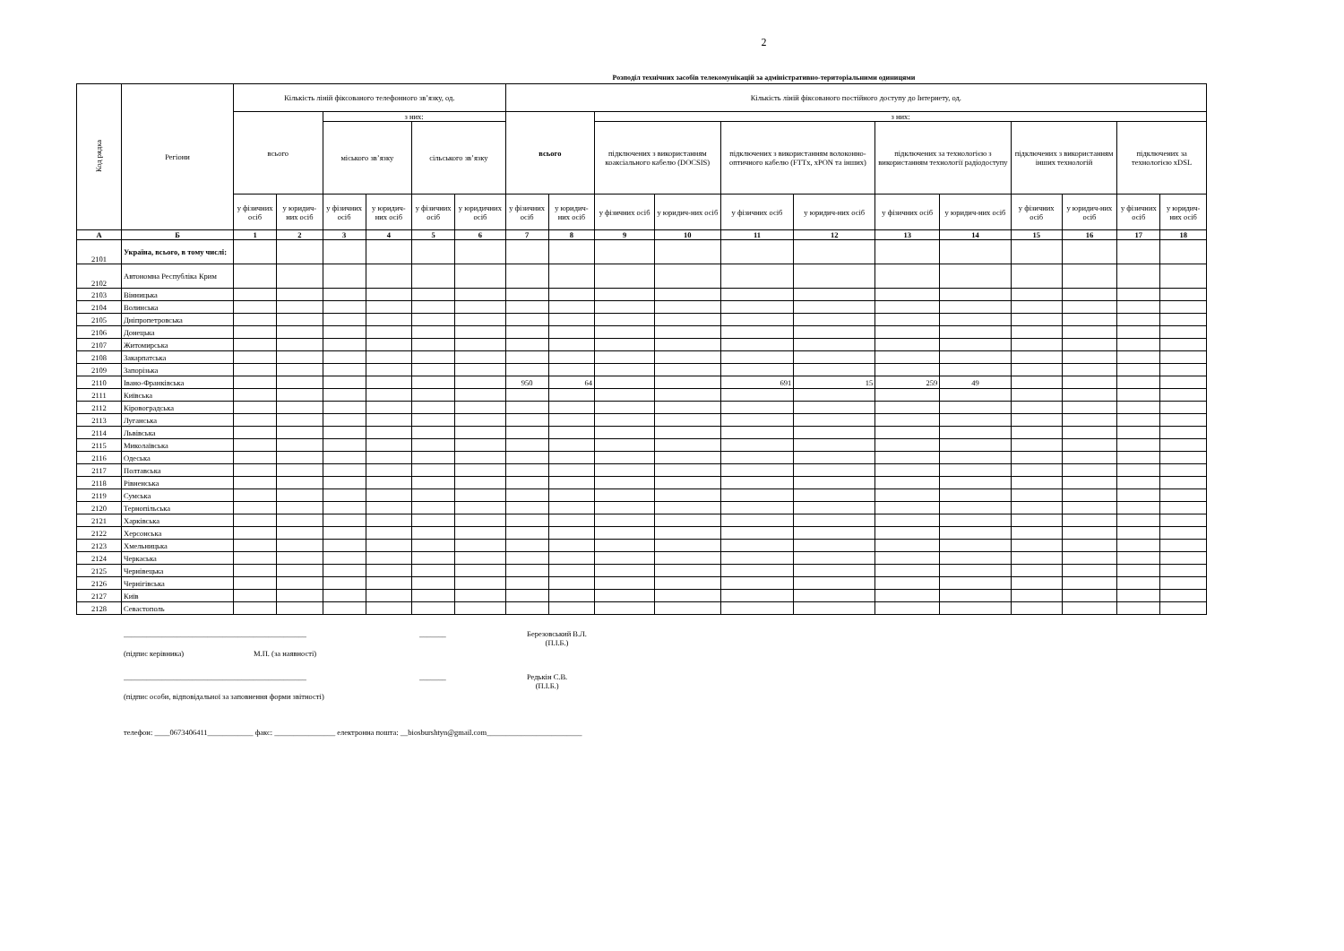2
Розподіл технічних засобів телекомунікацій за адміністративно-територіальними одиницями
| Код рядка | Регіони | Кількість ліній фіксованого телефонного зв’язку, од. | | | | | | Кількість ліній фіксованого постійного доступу до Інтернету, од. | | | | | | | | | | | |
| --- | --- | --- | --- | --- | --- | --- | --- | --- | --- | --- | --- | --- | --- | --- | --- | --- | --- | --- | --- |
| | | всього | | з них: | | | | всього | | з них: | | | | | | | | | |
| | | | | міського зв’язку | | сільського зв’язку | | | | підключених з використанням коаксіального кабелю (DOCSIS) | | підключених з використанням волоконно-оптичного кабелю (FTTx, xPON та інших) | | підключених за технологією з використанням технології радіодоступу | | підключених з використанням інших технологій | | підключених за технологією xDSL | |
| | | у фізичних осіб | у юридич-них осіб | у фізичних осіб | у юридич-них осіб | у фізичних осіб | у юридичних осіб | у фізичних осіб | у юридич-них осіб | у фізичних осіб | у юридич-них осіб | у фізичних осіб | у юридич-них осіб | у фізичних осіб | у юридич-них осіб | у фізичних осіб | у юридич-них осіб | у фізичних осіб | у юридич-них осіб |
| А | Б | 1 | 2 | 3 | 4 | 5 | 6 | 7 | 8 | 9 | 10 | 11 | 12 | 13 | 14 | 15 | 16 | 17 | 18 |
| 2101 | Україна, всього, в тому числі: | | | | | | | | | | | | | | | | | | |
| 2102 | Автономна Республіка Крим | | | | | | | | | | | | | | | | | | |
| 2103 | Вінницька | | | | | | | | | | | | | | | | | | |
| 2104 | Волинська | | | | | | | | | | | | | | | | | | |
| 2105 | Дніпропетровська | | | | | | | | | | | | | | | | | | |
| 2106 | Донецька | | | | | | | | | | | | | | | | | | |
| 2107 | Житомирська | | | | | | | | | | | | | | | | | | |
| 2108 | Закарпатська | | | | | | | | | | | | | | | | | | |
| 2109 | Запорізька | | | | | | | | | | | | | | | | | | |
| 2110 | Івано-Франківська | | | | | | | 950 | 64 | | | 691 | 15 | 259 | 49 | | | | |
| 2111 | Київська | | | | | | | | | | | | | | | | | | |
| 2112 | Кіровоградська | | | | | | | | | | | | | | | | | | |
| 2113 | Луганська | | | | | | | | | | | | | | | | | | |
| 2114 | Львівська | | | | | | | | | | | | | | | | | | |
| 2115 | Миколаївська | | | | | | | | | | | | | | | | | | |
| 2116 | Одеська | | | | | | | | | | | | | | | | | | |
| 2117 | Полтавська | | | | | | | | | | | | | | | | | | |
| 2118 | Рівненська | | | | | | | | | | | | | | | | | | |
| 2119 | Сумська | | | | | | | | | | | | | | | | | | |
| 2120 | Тернопільська | | | | | | | | | | | | | | | | | | |
| 2121 | Харківська | | | | | | | | | | | | | | | | | | |
| 2122 | Херсонська | | | | | | | | | | | | | | | | | | |
| 2123 | Хмельницька | | | | | | | | | | | | | | | | | | |
| 2124 | Черкаська | | | | | | | | | | | | | | | | | | |
| 2125 | Чернівецька | | | | | | | | | | | | | | | | | | |
| 2126 | Чернігівська | | | | | | | | | | | | | | | | | | |
| 2127 | Київ | | | | | | | | | | | | | | | | | | |
| 2128 | Севастополь | | | | | | | | | | | | | | | | | | |
________________________________________________ _______ Березовський В.Л.
(П.І.Б.)
(підпис керівника) М.П. (за наявності)
________________________________________________ _______ Редькін С.В.
(П.І.Б.)
(підпис особи, відповідальної за заповнення форми звітності)
телефон: ____0673406411____________ факс: ________________ електронна пошта: __biosburshtyn@gmail.com_________________________